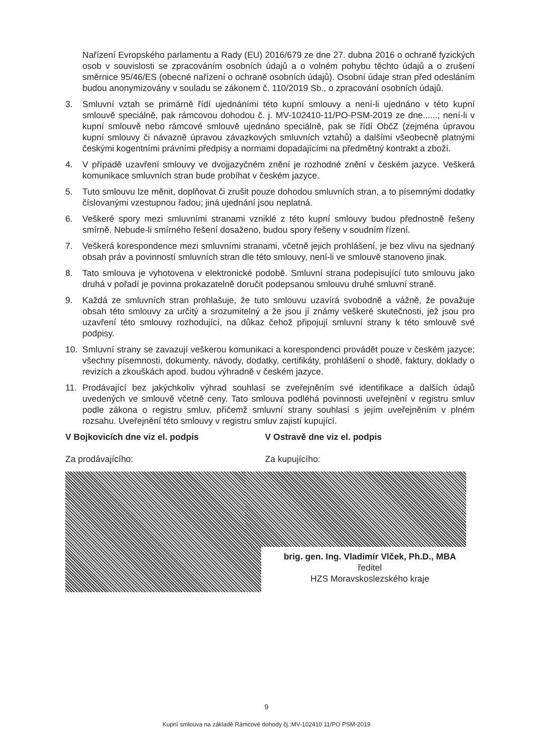Nařízení Evropského parlamentu a Rady (EU) 2016/679 ze dne 27. dubna 2016 o ochraně fyzických osob v souvislosti se zpracováním osobních údajů a o volném pohybu těchto údajů a o zrušení směrnice 95/46/ES (obecné nařízení o ochraně osobních údajů). Osobní údaje stran před odesláním budou anonymizovány v souladu se zákonem č. 110/2019 Sb., o zpracování osobních údajů.
3. Smluvní vztah se primárně řídí ujednáními této kupní smlouvy a není-li ujednáno v této kupní smlouvě speciálně, pak rámcovou dohodou č. j. MV-102410-11/PO-PSM-2019 ze dne......; není-li v kupní smlouvě nebo rámcové smlouvě ujednáno speciálně, pak se řídí ObčZ (zejména úpravou kupní smlouvy či návazně úpravou závazkových smluvních vztahů) a dalšími všeobecně platnými českými kogentními právními předpisy a normami dopadajícími na předmětný kontrakt a zboží.
4. V případě uzavření smlouvy ve dvojjazyčném znění je rozhodné znění v českém jazyce. Veškerá komunikace smluvních stran bude probíhat v českém jazyce.
5. Tuto smlouvu lze měnit, doplňovat či zrušit pouze dohodou smluvních stran, a to písemnými dodatky číslovanými vzestupnou řadou; jiná ujednání jsou neplatná.
6. Veškeré spory mezi smluvními stranami vzniklé z této kupní smlouvy budou přednostně řešeny smírně. Nebude-li smírného řešení dosaženo, budou spory řešeny v soudním řízení.
7. Veškerá korespondence mezi smluvními stranami, včetně jejich prohlášení, je bez vlivu na sjednaný obsah práv a povinností smluvních stran dle této smlouvy, není-li ve smlouvě stanoveno jinak.
8. Tato smlouva je vyhotovena v elektronické podobě. Smluvní strana podepisující tuto smlouvu jako druhá v pořadí je povinna prokazatelně doručit podepsanou smlouvu druhé smluvní straně.
9. Každá ze smluvních stran prohlašuje, že tuto smlouvu uzavírá svobodně a vážně, že považuje obsah této smlouvy za určitý a srozumitelný a že jsou jí známy veškeré skutečnosti, jež jsou pro uzavření této smlouvy rozhodující, na důkaz čehož připojují smluvní strany k této smlouvě své podpisy.
10. Smluvní strany se zavazují veškerou komunikaci a korespondenci provádět pouze v českém jazyce; všechny písemnosti, dokumenty, návody, dodatky, certifikáty, prohlášení o shodě, faktury, doklady o revizích a zkouškách apod. budou výhradně v českém jazyce.
11. Prodávající bez jakýchkoliv výhrad souhlasí se zveřejněním své identifikace a dalších údajů uvedených ve smlouvě včetně ceny. Tato smlouva podléhá povinnosti uveřejnění v registru smluv podle zákona o registru smluv, přičemž smluvní strany souhlasí s jejím uveřejněním v plném rozsahu. Uveřejnění této smlouvy v registru smluv zajistí kupující.
V Bojkovicích dne viz el. podpis
Za prodávajícího:
V Ostravě dne viz el. podpis
Za kupujícího:
brig. gen. Ing. Vladimír Vlček, Ph.D., MBA
ředitel
HZS Moravskoslezského kraje
9
Kupní smlouva na základě Rámcové dohody čj.:MV-102410 11/PO PSM-2019